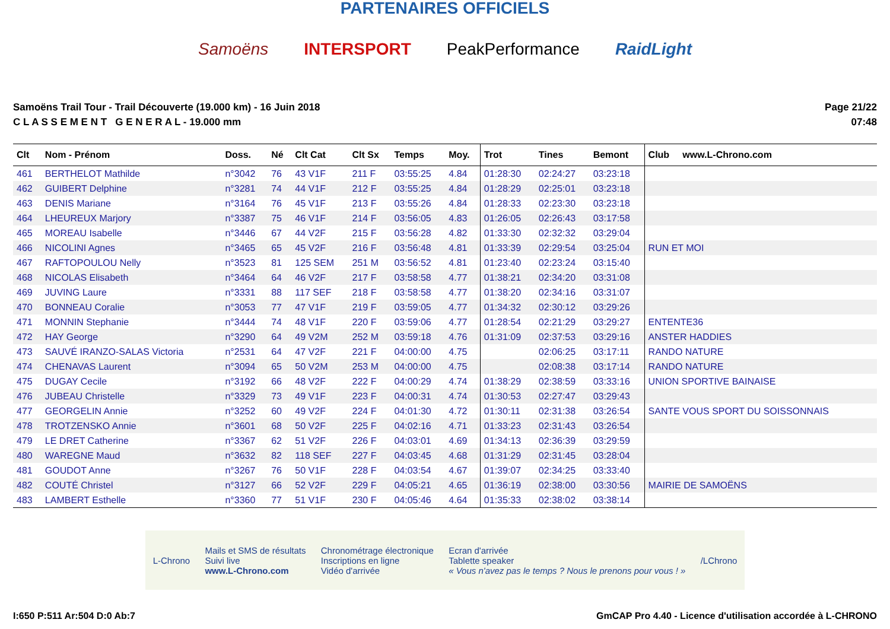PARTENAIRES OFFICIELS
Samoëns INTERSPORT PeakPerformance RaidLight
Samoëns Trail Tour - Trail Découverte (19.000 km) - 16 Juin 2018
C L A S S E M E N T G E N E R A L - 19.000 mm
Page 21/22
07:48
| Clt | Nom - Prénom | Doss. | Né | Clt Cat | Clt Sx | Temps | Moy. | Trot | Tines | Bemont | Club www.L-Chrono.com |
| --- | --- | --- | --- | --- | --- | --- | --- | --- | --- | --- | --- |
| 461 | BERTHELOT Mathilde | n°3042 | 76 | 43 V1F | 211 F | 03:55:25 | 4.84 | 01:28:30 | 02:24:27 | 03:23:18 | |
| 462 | GUIBERT Delphine | n°3281 | 74 | 44 V1F | 212 F | 03:55:25 | 4.84 | 01:28:29 | 02:25:01 | 03:23:18 | |
| 463 | DENIS Mariane | n°3164 | 76 | 45 V1F | 213 F | 03:55:26 | 4.84 | 01:28:33 | 02:23:30 | 03:23:18 | |
| 464 | LHEUREUX Marjory | n°3387 | 75 | 46 V1F | 214 F | 03:56:05 | 4.83 | 01:26:05 | 02:26:43 | 03:17:58 | |
| 465 | MOREAU Isabelle | n°3446 | 67 | 44 V2F | 215 F | 03:56:28 | 4.82 | 01:33:30 | 02:32:32 | 03:29:04 | |
| 466 | NICOLINI Agnes | n°3465 | 65 | 45 V2F | 216 F | 03:56:48 | 4.81 | 01:33:39 | 02:29:54 | 03:25:04 | RUN ET MOI |
| 467 | RAFTOPOULOU Nelly | n°3523 | 81 | 125 SEM | 251 M | 03:56:52 | 4.81 | 01:23:40 | 02:23:24 | 03:15:40 | |
| 468 | NICOLAS Elisabeth | n°3464 | 64 | 46 V2F | 217 F | 03:58:58 | 4.77 | 01:38:21 | 02:34:20 | 03:31:08 | |
| 469 | JUVING Laure | n°3331 | 88 | 117 SEF | 218 F | 03:58:58 | 4.77 | 01:38:20 | 02:34:16 | 03:31:07 | |
| 470 | BONNEAU Coralie | n°3053 | 77 | 47 V1F | 219 F | 03:59:05 | 4.77 | 01:34:32 | 02:30:12 | 03:29:26 | |
| 471 | MONNIN Stephanie | n°3444 | 74 | 48 V1F | 220 F | 03:59:06 | 4.77 | 01:28:54 | 02:21:29 | 03:29:27 | ENTENTE36 |
| 472 | HAY George | n°3290 | 64 | 49 V2M | 252 M | 03:59:18 | 4.76 | 01:31:09 | 02:37:53 | 03:29:16 | ANSTER HADDIES |
| 473 | SAUVÉ IRANZO-SALAS Victoria | n°2531 | 64 | 47 V2F | 221 F | 04:00:00 | 4.75 | | 02:06:25 | 03:17:11 | RANDO NATURE |
| 474 | CHENAVAS Laurent | n°3094 | 65 | 50 V2M | 253 M | 04:00:00 | 4.75 | | 02:08:38 | 03:17:14 | RANDO NATURE |
| 475 | DUGAY Cecile | n°3192 | 66 | 48 V2F | 222 F | 04:00:29 | 4.74 | 01:38:29 | 02:38:59 | 03:33:16 | UNION SPORTIVE BAINAISE |
| 476 | JUBEAU Christelle | n°3329 | 73 | 49 V1F | 223 F | 04:00:31 | 4.74 | 01:30:53 | 02:27:47 | 03:29:43 | |
| 477 | GEORGELIN Annie | n°3252 | 60 | 49 V2F | 224 F | 04:01:30 | 4.72 | 01:30:11 | 02:31:38 | 03:26:54 | SANTE VOUS SPORT DU SOISSONNAIS |
| 478 | TROTZENSKO Annie | n°3601 | 68 | 50 V2F | 225 F | 04:02:16 | 4.71 | 01:33:23 | 02:31:43 | 03:26:54 | |
| 479 | LE DRET Catherine | n°3367 | 62 | 51 V2F | 226 F | 04:03:01 | 4.69 | 01:34:13 | 02:36:39 | 03:29:59 | |
| 480 | WAREGNE Maud | n°3632 | 82 | 118 SEF | 227 F | 04:03:45 | 4.68 | 01:31:29 | 02:31:45 | 03:28:04 | |
| 481 | GOUDOT Anne | n°3267 | 76 | 50 V1F | 228 F | 04:03:54 | 4.67 | 01:39:07 | 02:34:25 | 03:33:40 | |
| 482 | COUTÉ Christel | n°3127 | 66 | 52 V2F | 229 F | 04:05:21 | 4.65 | 01:36:19 | 02:38:00 | 03:30:56 | MAIRIE DE SAMOËNS |
| 483 | LAMBERT Esthelle | n°3360 | 77 | 51 V1F | 230 F | 04:05:46 | 4.64 | 01:35:33 | 02:38:02 | 03:38:14 | |
L-Chrono Mails et SMS de résultats
Suivi live
www.L-Chrono.com Chronométrage électronique
Inscriptions en ligne
Vidéo d'arrivée Ecran d'arrivée
Tablette speaker
« Vous n'avez pas le temps ? Nous le prenons pour vous ! » /LChrono
I:650 P:511 Ar:504 D:0 Ab:7 GmCAP Pro 4.40 - Licence d'utilisation accordée à L-CHRONO